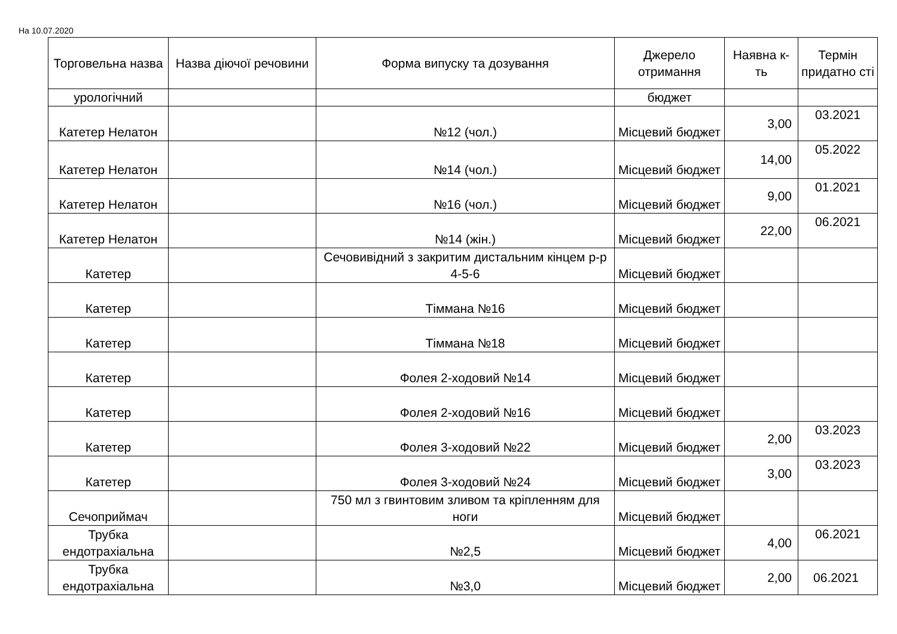На 10.07.2020
| Торговельна назва | Назва діючої речовини | Форма випуску та дозування | Джерело отримання | Наявна к-ть | Термін придатно сті |
| --- | --- | --- | --- | --- | --- |
| урологічний | | | бюджет | | |
| Катетер Нелатон | | №12 (чол.) | Місцевий бюджет | 3,00 | 03.2021 |
| Катетер Нелатон | | №14 (чол.) | Місцевий бюджет | 14,00 | 05.2022 |
| Катетер Нелатон | | №16 (чол.) | Місцевий бюджет | 9,00 | 01.2021 |
| Катетер Нелатон | | №14 (жін.) | Місцевий бюджет | 22,00 | 06.2021 |
| Катетер | | Сечовивідний з закритим дистальним кінцем р-р 4-5-6 | Місцевий бюджет | | |
| Катетер | | Тіммана №16 | Місцевий бюджет | | |
| Катетер | | Тіммана №18 | Місцевий бюджет | | |
| Катетер | | Фолея 2-ходовий №14 | Місцевий бюджет | | |
| Катетер | | Фолея 2-ходовий №16 | Місцевий бюджет | | |
| Катетер | | Фолея 3-ходовий №22 | Місцевий бюджет | 2,00 | 03.2023 |
| Катетер | | Фолея 3-ходовий №24 | Місцевий бюджет | 3,00 | 03.2023 |
| Сечоприймач | | 750 мл з гвинтовим зливом та кріпленням для ноги | Місцевий бюджет | | |
| Трубка ендотрахіальна | | №2,5 | Місцевий бюджет | 4,00 | 06.2021 |
| Трубка ендотрахіальна | | №3,0 | Місцевий бюджет | 2,00 | 06.2021 |